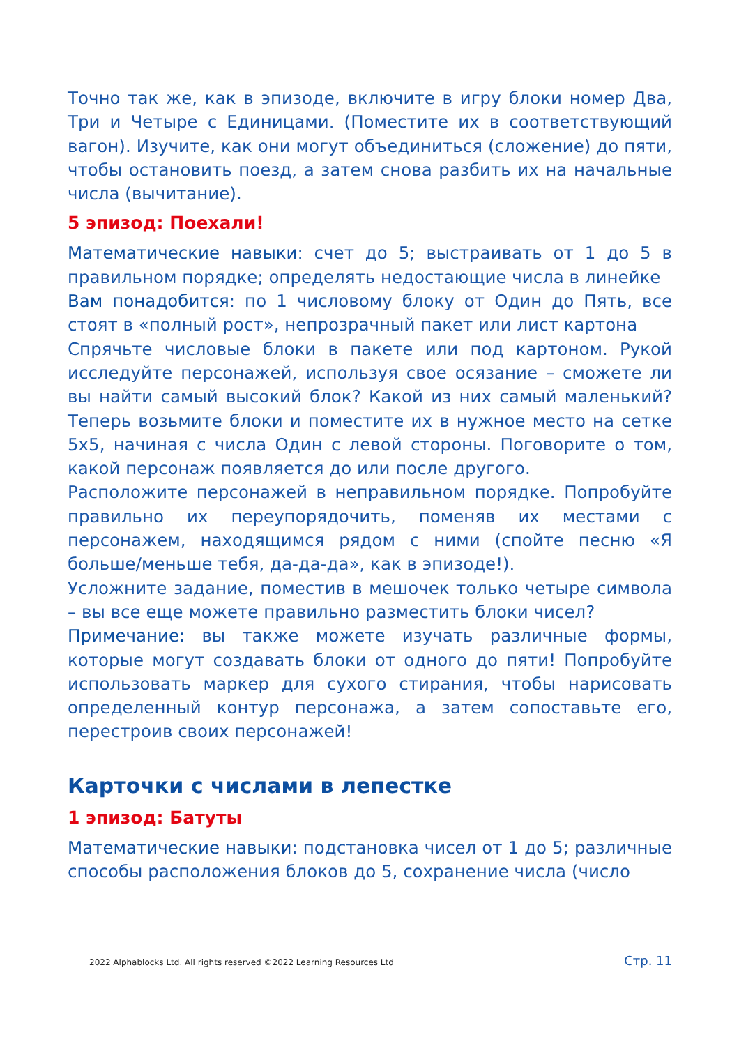Точно так же, как в эпизоде, включите в игру блоки номер Два, Три и Четыре с Единицами. (Поместите их в соответствующий вагон). Изучите, как они могут объединиться (сложение) до пяти, чтобы остановить поезд, а затем снова разбить их на начальные числа (вычитание).
5 эпизод: Поехали!
Математические навыки: счет до 5; выстраивать от 1 до 5 в правильном порядке; определять недостающие числа в линейке
Вам понадобится: по 1 числовому блоку от Один до Пять, все стоят в «полный рост», непрозрачный пакет или лист картона
Спрячьте числовые блоки в пакете или под картоном. Рукой исследуйте персонажей, используя свое осязание – сможете ли вы найти самый высокий блок? Какой из них самый маленький? Теперь возьмите блоки и поместите их в нужное место на сетке 5x5, начиная с числа Один с левой стороны. Поговорите о том, какой персонаж появляется до или после другого.
Расположите персонажей в неправильном порядке. Попробуйте правильно их переупорядочить, поменяв их местами с персонажем, находящимся рядом с ними (спойте песню «Я больше/меньше тебя, да-да-да», как в эпизоде!).
Усложните задание, поместив в мешочек только четыре символа – вы все еще можете правильно разместить блоки чисел?
Примечание: вы также можете изучать различные формы, которые могут создавать блоки от одного до пяти! Попробуйте использовать маркер для сухого стирания, чтобы нарисовать определенный контур персонажа, а затем сопоставьте его, перестроив своих персонажей!
Карточки с числами в лепестке
1 эпизод: Батуты
Математические навыки: подстановка чисел от 1 до 5; различные способы расположения блоков до 5, сохранение числа (число
2022 Alphablocks Ltd. All rights reserved ©2022 Learning Resources Ltd Стр. 11